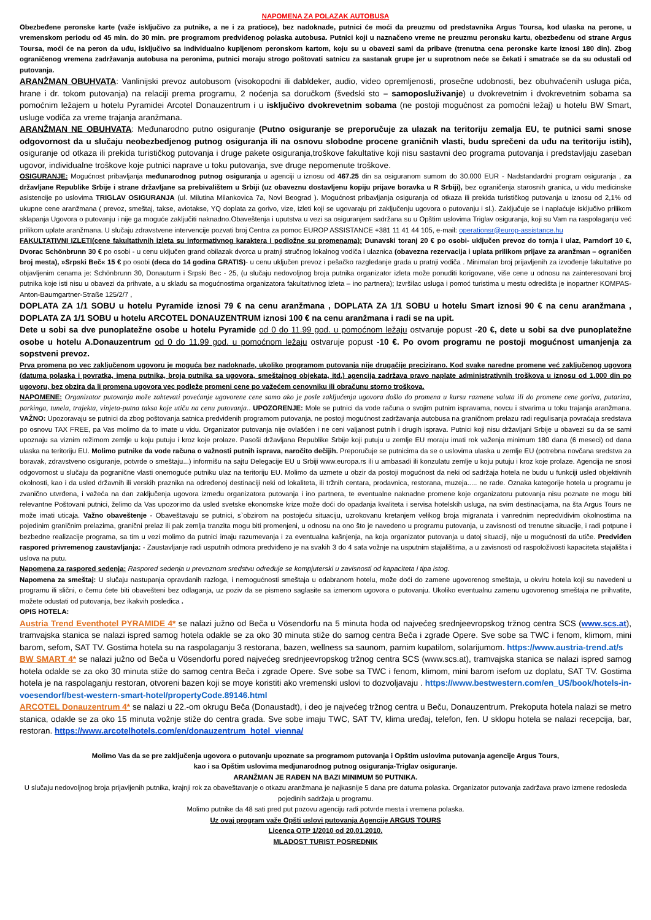NAPOMENA ZA POLAZAK AUTOBUSA
Obezbeđene peronske karte (važe isključivo za putnike, a ne i za pratioce), bez nadoknade, putnici će moći da preuzmu od predstavnika Argus Toursa, kod ulaska na perone, u vremenskom periodu od 45 min. do 30 min. pre programom predviđenog polaska autobusa. Putnici koji u naznačeno vreme ne preuzmu peronsku kartu, obezbeđenu od strane Argus Toursa, moći će na peron da uđu, isključivo sa individualno kupljenom peronskom kartom, koju su u obavezi sami da pribave (trenutna cena peronske karte iznosi 180 din). Zbog ograničenog vremena zadržavanja autobusa na peronima, putnici moraju strogo poštovati satnicu za sastanak grupe jer u suprotnom neće se čekati i smatraće se da su odustali od putovanja.
ARANŽMAN OBUHVATA: Vanlinijski prevoz autobusom (visokopodni ili dabldeker, audio, video opremljenosti, prosečne udobnosti, bez obuhvaćenih usluga pića, hrane i dr. tokom putovanja) na relaciji prema programu, 2 noćenja sa doručkom (švedski sto – samoposluživanje) u dvokrevetnim i dvokrevetnim sobama sa pomoćnim ležajem u hotelu Pyramidei Arcotel Donauzentrum i u isključivo dvokrevetnim sobama (ne postoji mogućnost za pomoćni ležaj) u hotelu BW Smart, usluge vodiča za vreme trajanja aranžmana.
ARANŽMAN NE OBUHVATA: Međunarodno putno osiguranje (Putno osiguranje se preporučuje za ulazak na teritoriju zemalja EU, te putnici sami snose odgovornost da u slučaju neobezbedjenog putnog osiguranja ili na osnovu slobodne procene graničnih vlasti, budu sprečeni da uđu na teritoriju istih), osiguranje od otkaza ili prekida turističkog putovanja i druge pakete osiguranja,troškove fakultative koji nisu sastavni deo programa putovanja i predstavljaju zaseban ugovor, individualne troškove koje putnici naprave u toku putovanja, sve druge nepomenute troškove.
OSIGURANJE: Mogućnost pribavljanja međunarodnog putnog osiguranja u agenciji u iznosu od 467.25 din sa osiguranom sumom do 30.000 EUR - Nadstandardni program osiguranja , za državljane Republike Srbije i strane državljane sa prebivalištem u Srbiji (uz obaveznu dostavljenu kopiju prijave boravka u R Srbiji), bez ograničenja starosnih granica, u vidu medicinske asistencije po uslovima TRIGLAV OSIGURANJA (ul. Milutina Milankovica 7a, Novi Beograd ). Mogućnost pribavljanja osiguranja od otkaza ili prekida turističkog putovanja u iznosu od 2,1% od ukupne cene aranžmana ( prevoz, smeštaj, takse, aviotakse, YQ doplata za gorivo, vize, izleti koji se ugovaraju pri zaključenju ugovora o putovanju i sl.). Zaključuje se i naplaćuje isključivo prilikom sklapanja Ugovora o putovanju i nije ga moguće zaključiti naknadno.Obaveštenja i uputstva u vezi sa osiguranjem sadržana su u Opštim uslovima Triglav osiguranja, koji su Vam na raspolaganju već prilikom uplate aranžmana. U slučaju zdravstvene intervencije pozvati broj Centra za pomoc EUROP ASSISTANCE +381 11 41 44 105, e-mail: operationsr@europ-assistance.hu
FAKULTATIVNI IZLETI(cene fakultativnih izleta su informativnog karaktera i podložne su promenama): Dunavski toranj 20 € po osobi- uključen prevoz do tornja i ulaz, Parndorf 10 €, Dvorac Schönbrunn 30 € po osobi - u cenu uključen grand obilazak dvorca u pratnji stručnog lokalnog vodiča i ulaznica (obavezna rezervacija i uplata prilikom prijave za aranžman – ograničen broj mesta), »Srpski Beč« 15 € po osobi (deca do 14 godina GRATIS)- u cenu uključen prevoz i pešačko razgledanje grada u pratnji vodiča . Minimalan broj prijavljenih za izvođenje fakultative po objavljenim cenama je: Schönbrunn 30, Donauturm i Srpski Bec - 25, (u slučaju nedovoljnog broja putnika organizator izleta može ponuditi korigovane, više cene u odnosu na zainteresovani broj putnika koje isti nisu u obavezi da prihvate, a u skladu sa mogućnostima organizatora fakultativnog izleta – ino partnera); Izvršilac usluga i pomoć turistima u mestu odredišta je inopartner KOMPAS- Anton-Baumgartner-Straße 125/2/7 ,
DOPLATA ZA 1/1 SOBU u hotelu Pyramide iznosi 79 € na cenu aranžmana , DOPLATA ZA 1/1 SOBU u hotelu Smart iznosi 90 € na cenu aranžmana , DOPLATA ZA 1/1 SOBU u hotelu ARCOTEL DONAUZENTRUM iznosi 100 € na cenu aranžmana i radi se na upit.
Dete u sobi sa dve punoplatežne osobe u hotelu Pyramide od 0 do 11.99 god. u pomoćnom ležaju ostvaruje popust -20 €, dete u sobi sa dve punoplatežne osobe u hotelu A.Donauzentrum od 0 do 11.99 god. u pomoćnom ležaju ostvaruje popust -10 €. Po ovom programu ne postoji mogućnost umanjenja za sopstveni prevoz.
Prva promena po vec zaključenom ugovoru je moguća bez nadoknade, ukoliko programom putovanja nije drugačije precizirano. Kod svake naredne promene već zaključenog ugovora (datuma polaska i povratka, imena putnika, broja putnika sa ugovora, smeštajnog objekata, itd.) agencija zadržava pravo naplate administrativnih troškova u iznosu od 1.000 din po ugovoru, bez obzira da li promena ugovora vec podleže promeni cene po važećem cenovniku ili obračunu storno troškova.
NAPOMENE: Organizator putovanja može zahtevati povećanje ugovorene cene samo ako je posle zaključenja ugovora došlo do promena u kursu razmene valuta ili do promene cene goriva, putarina, parkinga, tunela, trajekta, vinjeta-putna taksa koje utiču na cenu putovanja.. UPOZORENJE: Mole se putnici da vode računa o svojim putnim ispravama, novcu i stvarima u toku trajanja aranžmana. VAŽNO: Upozoravaju se putnici da zbog poštovanja satnica predviđenih programom putovanja, ne postoji mogućnost zadržavanja autobusa na graničnom prelazu radi regulisanja povraćaja sredstava po osnovu TAX FREE, pa Vas molimo da to imate u vidu. Organizator putovanja nije ovlašćen i ne ceni valjanost putnih i drugih isprava. Putnici koji nisu državljani Srbije u obavezi su da se sami upoznaju sa viznim režimom zemlje u koju putuju i kroz koje prolaze. Pasoši državljana Republike Srbije koji putuju u zemlje EU moraju imati rok važenja minimum 180 dana (6 meseci) od dana ulaska na teritoriju EU. Molimo putnike da vode računa o važnosti putnih isprava, naročito dečijih. Preporučuje se putnicima da se o uslovima ulaska u zemlje EU (potrebna novčana sredstva za boravak, zdravstveno osiguranje, potvrde o smeštaju...) informišu na sajtu Delegacije EU u Srbiji www.europa.rs ili u ambasadi ili konzulatu zemlje u koju putuju i kroz koje prolaze. Agencija ne snosi odgovornost u slučaju da pogranične vlasti onemoguće putniku ulaz na teritoriju EU. Molimo da uzmete u obzir da postoji mogućnost da neki od sadržaja hotela ne budu u funkciji usled objektivnih okolnosti, kao i da usled državnih ili verskih praznika na određenoj destinaciji neki od lokaliteta, ili tržnih centara, prodavnica, restorana, muzeja..... ne rade. Oznaka kategorije hotela u programu je zvanično utvrđena, i važeća na dan zaključenja ugovora između organizatora putovanja i ino partnera, te eventualne naknadne promene koje organizatoru putovanja nisu poznate ne mogu biti relevantne Poštovani putnici, želimo da Vas upozorimo da usled svetske ekonomske krize može doći do opadanja kvaliteta i servisa hotelskih usluga, na svim destinacijama, na šta Argus Tours ne može imati uticaja. Važno obaveštenje - Obaveštavaju se putnici, s`obzirom na postojeću situaciju, uzrokovanu kretanjem velikog broja migranata i vanrednim nepredvidivim okolnostima na pojedinim graničnim prelazima, granični prelaz ili pak zemlja tranzita mogu biti promenjeni, u odnosu na ono što je navedeno u programu putovanja, u zavisnosti od trenutne situacije, i radi potpune i bezbedne realizacije programa, sa tim u vezi molimo da putnici imaju razumevanja i za eventualna kašnjenja, na koja organizator putovanja u datoj situaciji, nije u mogućnosti da utiče. Predviđen raspored privremenog zaustavljanja: - Zaustavljanje radi usputnih odmora predviđeno je na svakih 3 do 4 sata vožnje na usputnim stajalištima, a u zavisnosti od raspoloživosti kapaciteta stajališta i uslova na putu.
Napomena za raspored sedenja: Raspored sedenja u prevoznom sredstvu određuje se kompjuterski u zavisnosti od kapaciteta i tipa istog.
Napomena za smeštaj: U slučaju nastupanja opravdanih razloga, i nemogućnosti smeštaja u odabranom hotelu, može doći do zamene ugovorenog smeštaja, u okviru hotela koji su navedeni u programu ili slični, o čemu ćete biti obavešteni bez odlaganja, uz poziv da se pismeno saglasite sa izmenom ugovora o putovanju. Ukoliko eventualnu zamenu ugovorenog smeštaja ne prihvatite, možete odustati od putovanja, bez ikakvih posledica .
OPIS HOTELA:
Austria Trend Eventhotel PYRAMIDE 4* se nalazi južno od Beča u Vösendorfu na 5 minuta hoda od najvećeg srednjeevropskog tržnog centra SCS (www.scs.at), tramvajska stanica se nalazi ispred samog hotela odakle se za oko 30 minuta stiže do samog centra Beča i zgrade Opere. Sve sobe sa TWC i fenom, klimom, mini barom, sefom, SAT TV. Gostima hotela su na raspolaganju 3 restorana, bazen, wellness sa saunom, parnim kupatilom, solarijumom. https://www.austria-trend.at/s
BW SMART 4* se nalazi južno od Beča u Vösendorfu pored najvećeg srednjeevropskog tržnog centra SCS (www.scs.at), tramvajska stanica se nalazi ispred samog hotela odakle se za oko 30 minuta stiže do samog centra Beča i zgrade Opere. Sve sobe sa TWC i fenom, klimom, mini barom isefom uz doplatu, SAT TV. Gostima hotela je na raspolaganju restoran, otvoreni bazen koji se moye koristiti ako vremenski uslovi to dozvoljavaju . https://www.bestwestern.com/en_US/book/hotels-in-voesendorf/best-western-smart-hotel/propertyCode.89146.html
ARCOTEL Donauzentrum 4* se nalazi u 22.-om okrugu Beča (Donaustadt), i deo je najvećeg tržnog centra u Beču, Donauzentrum. Prekoputa hotela nalazi se metro stanica, odakle se za oko 15 minuta vožnje stiže do centra grada. Sve sobe imaju TWC, SAT TV, klima uređaj, telefon, fen. U sklopu hotela se nalazi recepcija, bar, restoran. https://www.arcotelhotels.com/en/donauzentrum_hotel_vienna/
Molimo Vas da se pre zaključenja ugovora o putovanju upoznate sa programom putovanja i Opštim uslovima putovanja agencije Argus Tours,
kao i sa Opštim uslovima medjunarodnog putnog osiguranja-Triglav osiguranje.
ARANŽMAN JE RAĐEN NA BAZI MINIMUM 50 PUTNIKA.
U slučaju nedovoljnog broja prijavljenih putnika, krajnji rok za obaveštavanje o otkazu aranžmana je najkasnije 5 dana pre datuma polaska. Organizator putovanja zadržava pravo izmene redosleda pojedinih sadržaja u programu.
Molimo putnike da 48 sati pred put pozovu agenciju radi potvrde mesta i vremena polaska.
Uz ovaj program važe Opšti uslovi putovanja Agencije ARGUS TOURS
Licenca OTP 1/2010 od 20.01.2010.
MLADOST TURIST POSREDNIK